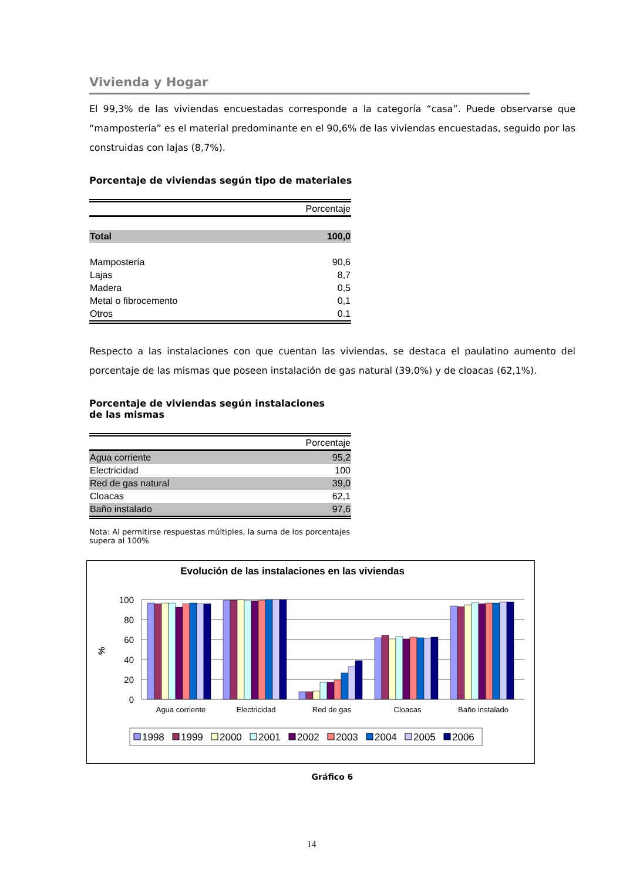Vivienda y Hogar
El 99,3% de las viviendas encuestadas corresponde a la categoría “casa”. Puede observarse que “mampostería” es el material predominante en el 90,6% de las viviendas encuestadas, seguido por las construidas con lajas (8,7%).
Porcentaje de viviendas según tipo de materiales
| | Porcentaje |
| --- | --- |
| Total | 100,0 |
| Mampostería | 90,6 |
| Lajas | 8,7 |
| Madera | 0,5 |
| Metal o fibrocemento | 0,1 |
| Otros | 0.1 |
Respecto a las instalaciones con que cuentan las viviendas, se destaca el paulatino aumento del porcentaje de las mismas que poseen instalación de gas natural (39,0%) y de cloacas (62,1%).
Porcentaje de viviendas según instalaciones
de las mismas
| | Porcentaje |
| --- | --- |
| Agua corriente | 95,2 |
| Electricidad | 100 |
| Red de gas natural | 39,0 |
| Cloacas | 62,1 |
| Baño instalado | 97,6 |
Nota: Al permitirse respuestas múltiples, la suma de los porcentajes
supera al 100%
Evolución de las instalaciones en las viviendas
%
100
80
60
40
20
0
Agua corriente
Electricidad
Red de gas
Cloacas
Baño instalado
1998
1999
2000
2001
2002
2003
2004
2005
2006
Gráfico 6
14